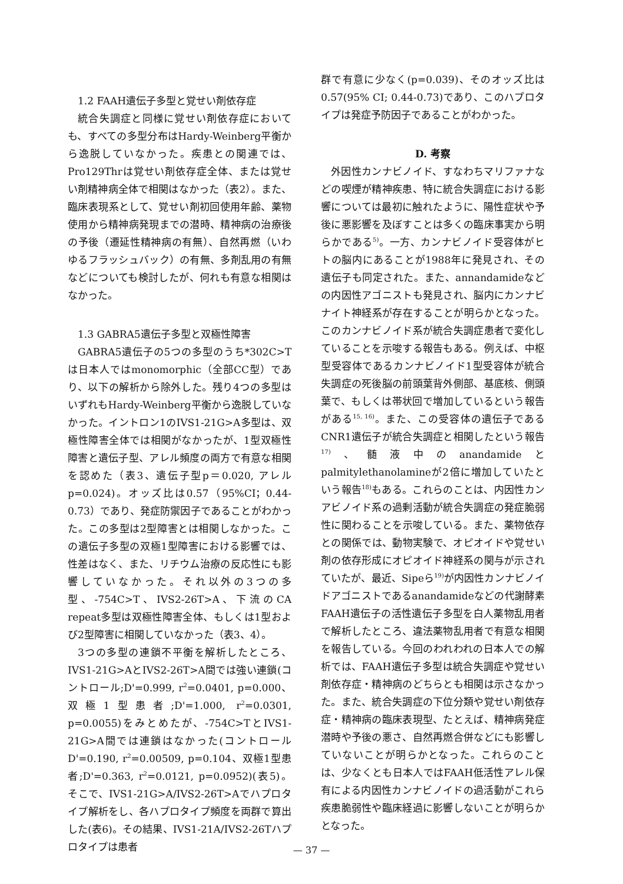1.2 FAAH遺伝子多型と覚せい剤依存症
統合失調症と同様に覚せい剤依存症においても、すべての多型分布はHardy-Weinberg平衡から逸脱していなかった。疾患との関連では、Pro129Thrは覚せい剤依存症全体、または覚せい剤精神病全体で相関はなかった（表2）。また、臨床表現系として、覚せい剤初回使用年齢、薬物使用から精神病発現までの潜時、精神病の治療後の予後（遷延性精神病の有無）、自然再燃（いわゆるフラッシュバック）の有無、多剤乱用の有無などについても検討したが、何れも有意な相関はなかった。
1.3 GABRA5遺伝子多型と双極性障害
GABRA5遺伝子の5つの多型のうち*302C>Tは日本人ではmonomorphic（全部CC型）であり、以下の解析から除外した。残り4つの多型はいずれもHardy-Weinberg平衡から逸脱していなかった。イントロン1のIVS1-21G>A多型は、双極性障害全体では相関がなかったが、1型双極性障害と遺伝子型、アレル頻度の両方で有意な相関を認めた（表3、遺伝子型p＝0.020, アレルp=0.024)。オッズ比は0.57（95%CI；0.44-0.73）であり、発症防禦因子であることがわかった。この多型は2型障害とは相関しなかった。この遺伝子多型の双極1型障害における影響では、性差はなく、また、リチウム治療の反応性にも影響していなかった。それ以外の3つの多型、-754C>T、IVS2-26T>A、下流のCA repeat多型は双極性障害全体、もしくは1型および2型障害に相関していなかった（表3、4）。
3つの多型の連鎖不平衡を解析したところ、IVS1-21G>AとIVS2-26T>A間では強い連鎖(コントロール;D'=0.999, r<sup>2</sup>=0.0401, p=0.000、双極1型患者;D'=1.000, r<sup>2</sup>=0.0301, p=0.0055)をみとめたが、-754C>TとIVS1-21G>A間では連鎖はなかった(コントロールD'=0.190, r<sup>2</sup>=0.00509, p=0.104、双極1型患者;D'=0.363, r<sup>2</sup>=0.0121, p=0.0952)(表5)。そこで、IVS1-21G>A/IVS2-26T>Aでハプロタイプ解析をし、各ハプロタイプ頻度を両群で算出した(表6)。その結果、IVS1-21A/IVS2-26Tハプロタイプは患者
群で有意に少なく(p=0.039)、そのオッズ比は0.57(95% CI; 0.44-0.73)であり、このハプロタイプは発症予防因子であることがわかった。
D. 考察
外因性カンナビノイド、すなわちマリファナなどの喫煙が精神疾患、特に統合失調症における影響については最初に触れたように、陽性症状や予後に悪影響を及ぼすことは多くの臨床事実から明らかである<sup>5)</sup>。一方、カンナビノイド受容体がヒトの脳内にあることが1988年に発見され、その遺伝子も同定された。また、annandamideなどの内因性アゴニストも発見され、脳内にカンナビナイト神経系が存在することが明らかとなった。このカンナビノイド系が統合失調症患者で変化していることを示唆する報告もある。例えば、中枢型受容体であるカンナビノイド1型受容体が統合失調症の死後脳の前頭葉背外側部、基底核、側頭葉で、もしくは帯状回で増加しているという報告がある<sup>15, 16)</sup>。また、この受容体の遺伝子であるCNR1遺伝子が統合失調症と相関したという報告<sup>17)</sup>、髄液中のanandamideとpalmitylethanolamineが2倍に増加していたという報告<sup>18)</sup>もある。これらのことは、内因性カンアビノイド系の過剰活動が統合失調症の発症脆弱性に関わることを示唆している。また、薬物依存との関係では、動物実験で、オピオイドや覚せい剤の依存形成にオピオイド神経系の関与が示されていたが、最近、Sipeら<sup>19)</sup>が内因性カンナビノイドアゴニストであるanandamideなどの代謝酵素FAAH遺伝子の活性遺伝子多型を白人薬物乱用者で解析したところ、違法薬物乱用者で有意な相関を報告している。今回のわれわれの日本人での解析では、FAAH遺伝子多型は統合失調症や覚せい剤依存症・精神病のどちらとも相関は示さなかった。また、統合失調症の下位分類や覚せい剤依存症・精神病の臨床表現型、たとえば、精神病発症潜時や予後の悪さ、自然再燃合併などにも影響していないことが明らかとなった。これらのことは、少なくとも日本人ではFAAH低活性アレル保有による内因性カンナビノイドの過活動がこれら疾患脆弱性や臨床経過に影響しないことが明らかとなった。
— 37 —